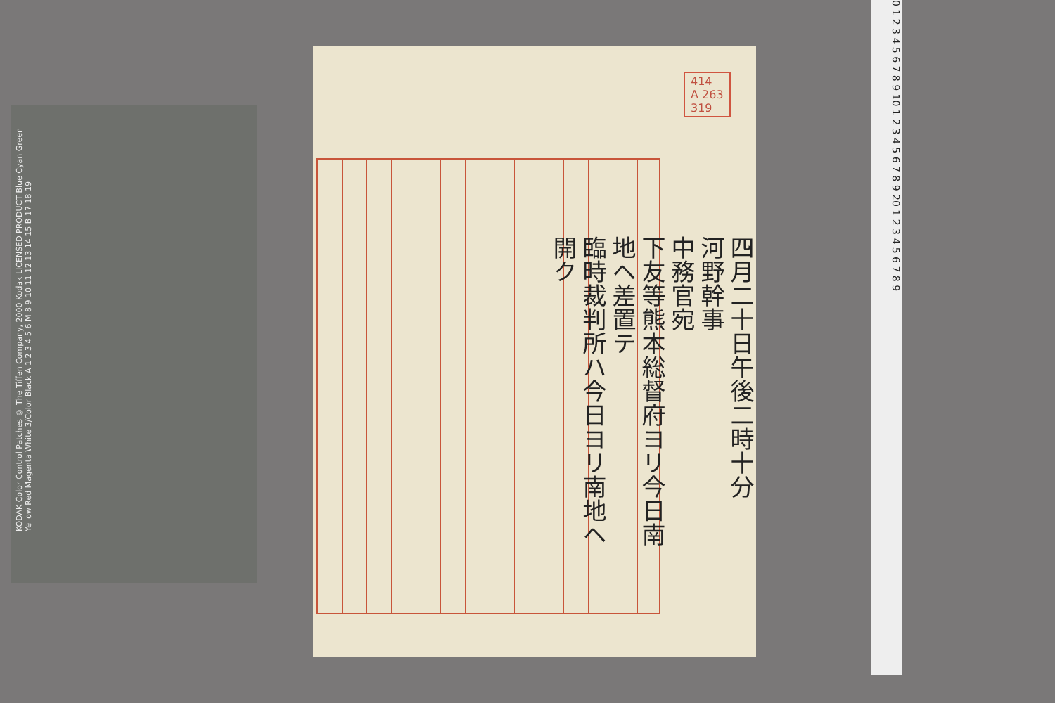KODAK Color Control Patches © The Tiffen Company, 2000 Kodak LICENSED PRODUCT Blue Cyan Green Yellow Red Magenta White 3/Color Black A 1 2 3 4 5 6 M 8 9 10 11 12 13 14 15 B 17 18 19
414
A 263
319
四月二十日午後二時十分
河野幹事
中務官宛
下友等熊本総督府ヨリ今日南地ヘ差置テ
臨時裁判所ハ今日ヨリ南地ヘ開ク
0 1 2 3 4 5 6 7 8 9 10 1 2 3 4 5 6 7 8 9 20 1 2 3 4 5 6 7 8 9